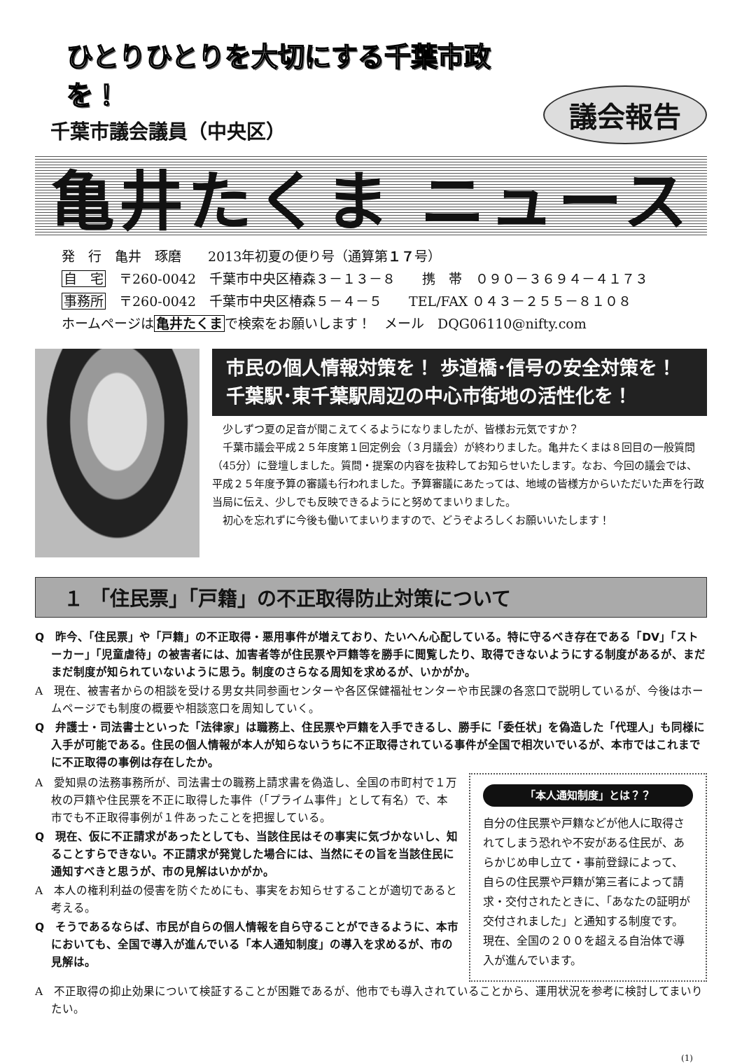ひとりひとりを大切にする千葉市政を！
千葉市議会議員（中央区）
議会報告
亀井たくま ニュース
発　行　亀井　琢磨　　2013年初夏の便り号（通算第１７号）
自　宅　〒260-0042　千葉市中央区椿森３－１３－８　　携　帯　０９０－３６９４－４１７３
事務所　〒260-0042　千葉市中央区椿森５－４－５　　TEL/FAX ０４３－２５５－８１０８
ホームページは亀井たくまで検索をお願いします！　メール　DQG06110@nifty.com
市民の個人情報対策を！ 歩道橋･信号の安全対策を！
千葉駅･東千葉駅周辺の中心市街地の活性化を！
少しずつ夏の足音が聞こえてくるようになりましたが、皆様お元気ですか？
千葉市議会平成２５年度第１回定例会（３月議会）が終わりました。亀井たくまは８回目の一般質問（45分）に登壇しました。質問・提案の内容を抜粋してお知らせいたします。なお、今回の議会では、平成２５年度予算の審議も行われました。予算審議にあたっては、地域の皆様方からいただいた声を行政当局に伝え、少しでも反映できるようにと努めてまいりました。
初心を忘れずに今後も働いてまいりますので、どうぞよろしくお願いいたします！
１ 「住民票」「戸籍」の不正取得防止対策について
Q　昨今、「住民票」や「戸籍」の不正取得・悪用事件が増えており、たいへん心配している。特に守るべき存在である「DV」「ストーカー」「児童虐待」の被害者には、加害者等が住民票や戸籍等を勝手に閲覧したり、取得できないようにする制度があるが、まだまだ制度が知られていないように思う。制度のさらなる周知を求めるが、いかがか。
A　現在、被害者からの相談を受ける男女共同参画センターや各区保健福祉センターや市民課の各窓口で説明しているが、今後はホームページでも制度の概要や相談窓口を周知していく。
Q　弁護士・司法書士といった「法律家」は職務上、住民票や戸籍を入手できるし、勝手に「委任状」を偽造した「代理人」も同様に入手が可能である。住民の個人情報が本人が知らないうちに不正取得されている事件が全国で相次いでいるが、本市ではこれまでに不正取得の事例は存在したか。
A　愛知県の法務事務所が、司法書士の職務上請求書を偽造し、全国の市町村で１万枚の戸籍や住民票を不正に取得した事件（「プライム事件」として有名）で、本市でも不正取得事例が１件あったことを把握している。
Q　現在、仮に不正請求があったとしても、当該住民はその事実に気づかないし、知ることすらできない。不正請求が発覚した場合には、当然にその旨を当該住民に通知すべきと思うが、市の見解はいかがか。
A　本人の権利利益の侵害を防ぐためにも、事実をお知らせすることが適切であると考える。
Q　そうであるならば、市民が自らの個人情報を自ら守ることができるように、本市においても、全国で導入が進んでいる「本人通知制度」の導入を求めるが、市の見解は。
「本人通知制度」とは？？
自分の住民票や戸籍などが他人に取得されてしまう恐れや不安がある住民が、あらかじめ申し立て・事前登録によって、自らの住民票や戸籍が第三者によって請求・交付されたときに、「あなたの証明が交付されました」と通知する制度です。現在、全国の２００を超える自治体で導入が進んでいます。
A　不正取得の抑止効果について検証することが困難であるが、他市でも導入されていることから、運用状況を参考に検討してまいりたい。
(1)